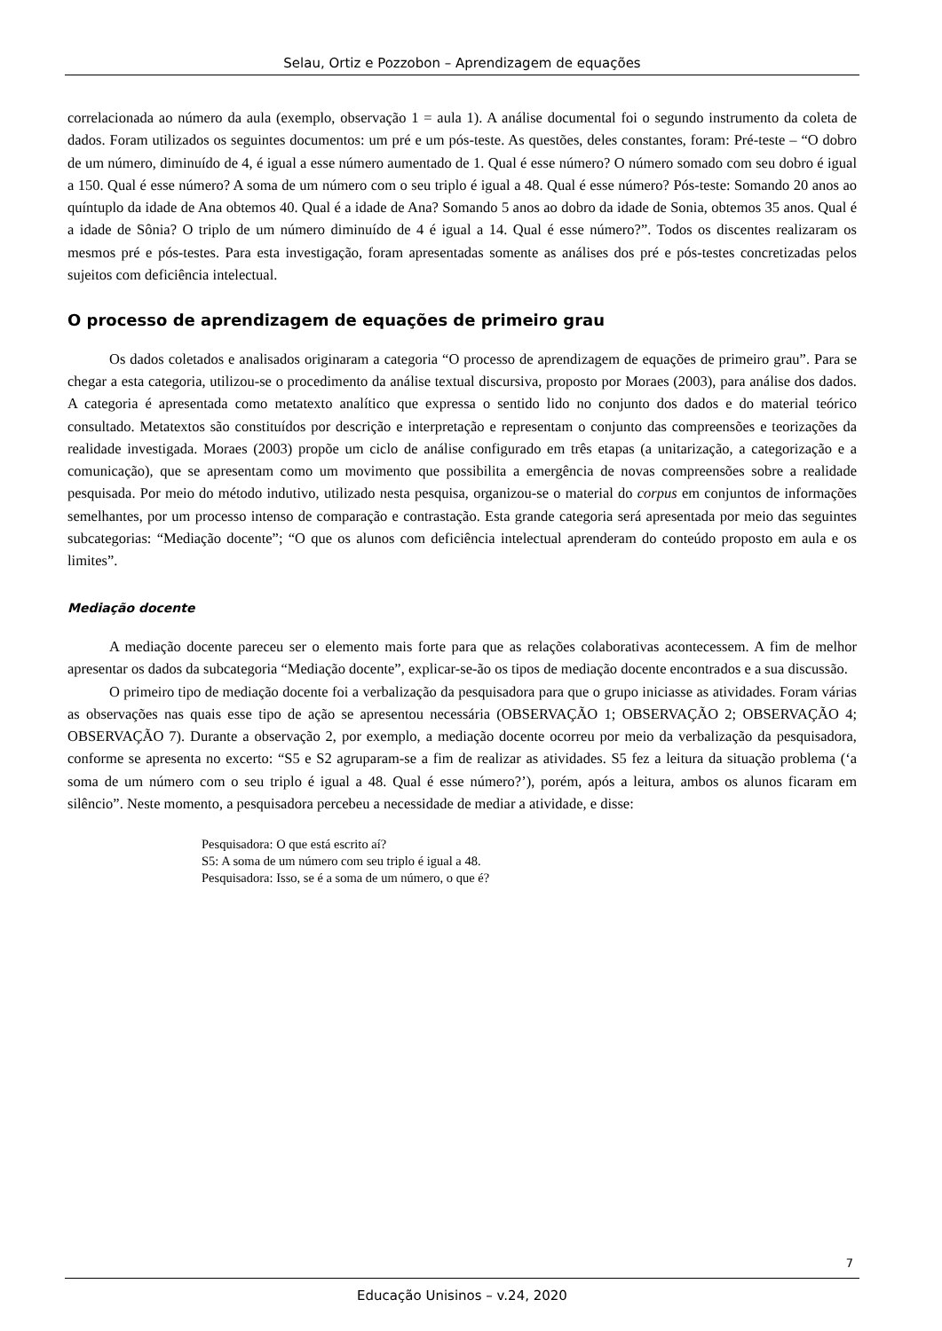Selau, Ortiz e Pozzobon – Aprendizagem de equações
correlacionada ao número da aula (exemplo, observação 1 = aula 1). A análise documental foi o segundo instrumento da coleta de dados. Foram utilizados os seguintes documentos: um pré e um pós-teste. As questões, deles constantes, foram: Pré-teste – “O dobro de um número, diminuído de 4, é igual a esse número aumentado de 1. Qual é esse número? O número somado com seu dobro é igual a 150. Qual é esse número? A soma de um número com o seu triplo é igual a 48. Qual é esse número? Pós-teste: Somando 20 anos ao quíntuplo da idade de Ana obtemos 40. Qual é a idade de Ana? Somando 5 anos ao dobro da idade de Sonia, obtemos 35 anos. Qual é a idade de Sônia? O triplo de um número diminuído de 4 é igual a 14. Qual é esse número?”. Todos os discentes realizaram os mesmos pré e pós-testes. Para esta investigação, foram apresentadas somente as análises dos pré e pós-testes concretizadas pelos sujeitos com deficiência intelectual.
O processo de aprendizagem de equações de primeiro grau
Os dados coletados e analisados originaram a categoria “O processo de aprendizagem de equações de primeiro grau”. Para se chegar a esta categoria, utilizou-se o procedimento da análise textual discursiva, proposto por Moraes (2003), para análise dos dados. A categoria é apresentada como metatexto analítico que expressa o sentido lido no conjunto dos dados e do material teórico consultado. Metatextos são constituídos por descrição e interpretação e representam o conjunto das compreensões e teorizações da realidade investigada. Moraes (2003) propõe um ciclo de análise configurado em três etapas (a unitarização, a categorização e a comunicação), que se apresentam como um movimento que possibilita a emergência de novas compreensões sobre a realidade pesquisada. Por meio do método indutivo, utilizado nesta pesquisa, organizou-se o material do corpus em conjuntos de informações semelhantes, por um processo intenso de comparação e contrastação. Esta grande categoria será apresentada por meio das seguintes subcategorias: “Mediação docente”; “O que os alunos com deficiência intelectual aprenderam do conteúdo proposto em aula e os limites”.
Mediação docente
A mediação docente pareceu ser o elemento mais forte para que as relações colaborativas acontecessem. A fim de melhor apresentar os dados da subcategoria “Mediação docente”, explicar-se-ão os tipos de mediação docente encontrados e a sua discussão.
O primeiro tipo de mediação docente foi a verbalização da pesquisadora para que o grupo iniciasse as atividades. Foram várias as observações nas quais esse tipo de ação se apresentou necessária (OBSERVAÇÃO 1; OBSERVAÇÃO 2; OBSERVAÇÃO 4; OBSERVAÇÃO 7). Durante a observação 2, por exemplo, a mediação docente ocorreu por meio da verbalização da pesquisadora, conforme se apresenta no excerto: “S5 e S2 agruparam-se a fim de realizar as atividades. S5 fez a leitura da situação problema (‘a soma de um número com o seu triplo é igual a 48. Qual é esse número?’), porém, após a leitura, ambos os alunos ficaram em silêncio”. Neste momento, a pesquisadora percebeu a necessidade de mediar a atividade, e disse:
Pesquisadora: O que está escrito aí?
S5: A soma de um número com seu triplo é igual a 48.
Pesquisadora: Isso, se é a soma de um número, o que é?
7
Educação Unisinos – v.24, 2020